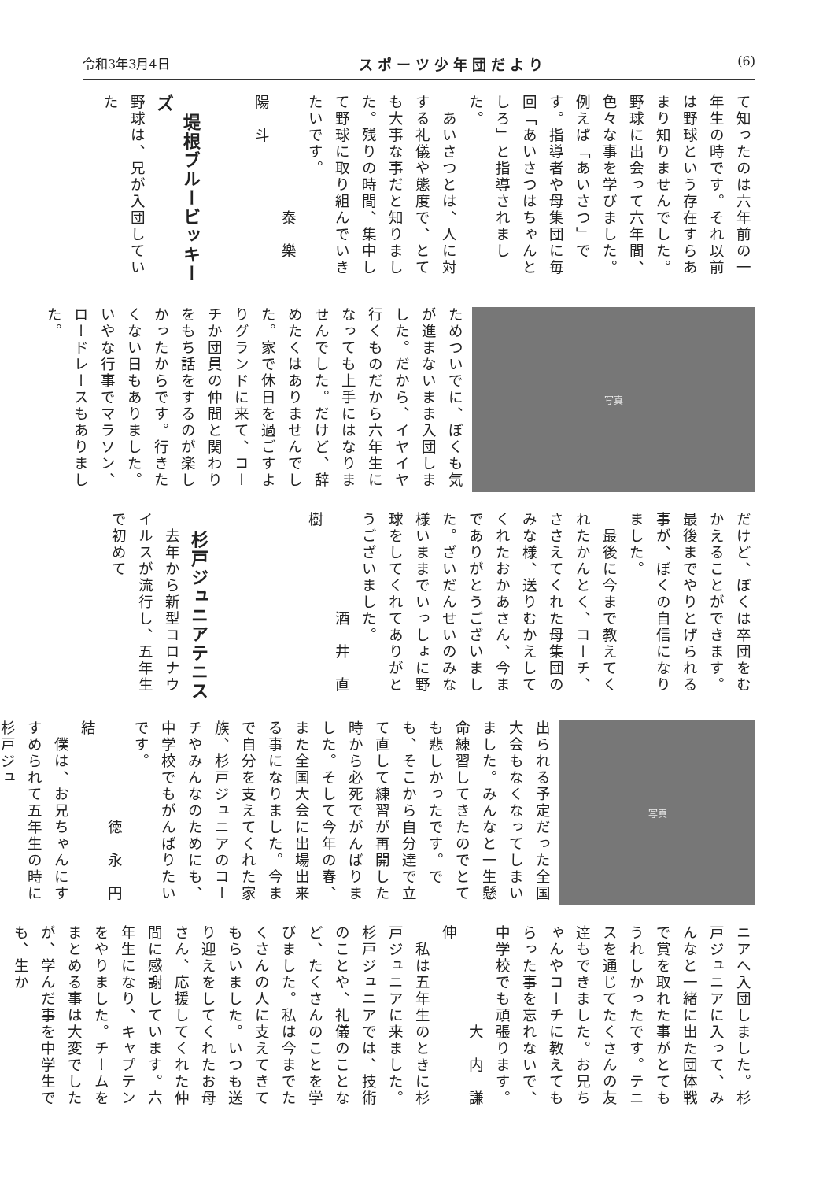令和3年3月4日 スポーツ少年団だより (6)
て知ったのは六年前の一年生の時です。それ以前は野球という存在すらあまり知りませんでした。野球に出会って六年間、色々な事を学びました。例えば「あいさつ」です。指導者や母集団に毎回「あいさつはちゃんとしろ」と指導されました。
　あいさつとは、人に対する礼儀や態度で、とても大事な事だと知りました。残りの時間、集中して野球に取り組んでいきたいです。
　　　　　　　泰　樂　陽　斗
　堤根ブルービッキーズ
野球は、兄が入団していた
写真
ためついでに、ぼくも気が進まないまま入団しました。だから、イヤイヤ行くものだから六年生になっても上手にはなりませんでした。だけど、辞めたくはありませんでした。家で休日を過ごすよりグランドに来て、コーチか団員の仲間と関わりをもち話をするのが楽しかったからです。行きたくない日もありました。いやな行事でマラソン、ロードレースもありました。
だけど、ぼくは卒団をむかえることができます。最後までやりとげられる事が、ぼくの自信になりました。
　最後に今まで教えてくれたかんとく、コーチ、ささえてくれた母集団のみな様、送りむかえしてくれたおかあさん、今までありがとうございました。ざいだんせいのみな様いままでいっしょに野球をしてくれてありがとうございました。
　　　　　　酒　井　直　樹
　杉戸ジュニアテニス
　去年から新型コロナウイルスが流行し、五年生で初めて
写真
出られる予定だった全国大会もなくなってしまいました。みんなと一生懸命練習してきたのでとても悲しかったです。でも、そこから自分達で立て直して練習が再開した時から必死でがんばりました。そして今年の春、また全国大会に出場出来る事になりました。今まで自分を支えてくれた家族、杉戸ジュニアのコーチやみんなのためにも、中学校でもがんばりたいです。
　　　　　　徳　永　円　結
　僕は、お兄ちゃんにすすめられて五年生の時に杉戸ジュ
ニアへ入団しました。杉戸ジュニアに入って、みんなと一緒に出た団体戦で賞を取れた事がとてもうれしかったです。テニスを通じてたくさんの友達もできました。お兄ちゃんやコーチに教えてもらった事を忘れないで、中学校でも頑張ります。
　　　　　　大　内　謙　伸
　私は五年生のときに杉戸ジュニアに来ました。杉戸ジュニアでは、技術のことや、礼儀のことなど、たくさんのことを学びました。私は今までたくさんの人に支えてきてもらいました。いつも送り迎えをしてくれたお母さん、応援してくれた仲間に感謝しています。六年生になり、キャプテンをやりました。チームをまとめる事は大変でしたが、学んだ事を中学生でも、生か